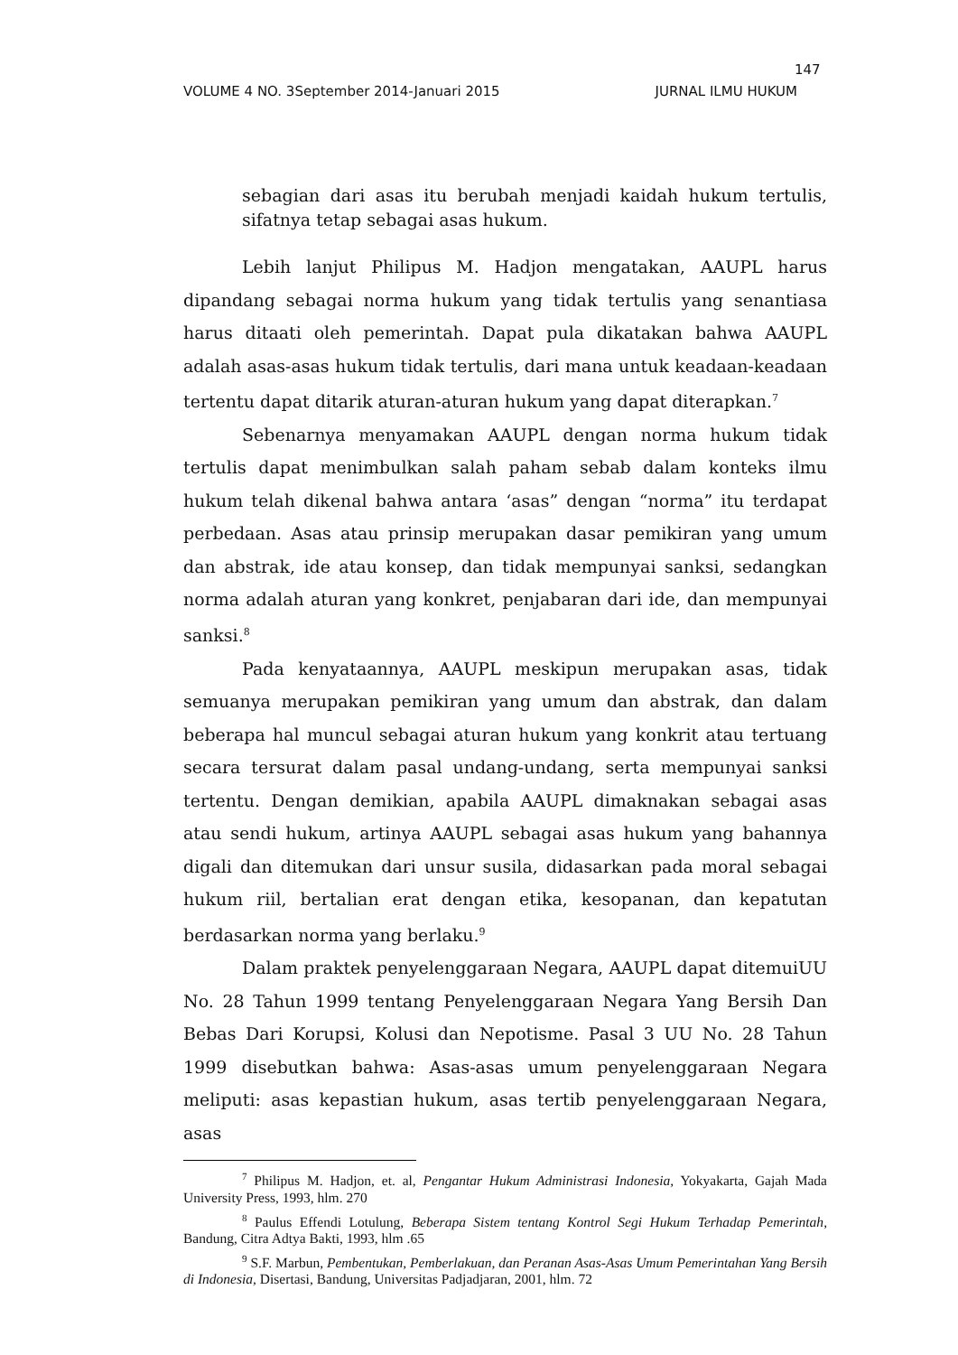147
VOLUME 4 NO. 3September 2014-Januari 2015 JURNAL ILMU HUKUM
sebagian dari asas itu berubah menjadi kaidah hukum tertulis, sifatnya tetap sebagai asas hukum.
Lebih lanjut Philipus M. Hadjon mengatakan, AAUPL harus dipandang sebagai norma hukum yang tidak tertulis yang senantiasa harus ditaati oleh pemerintah. Dapat pula dikatakan bahwa AAUPL adalah asas-asas hukum tidak tertulis, dari mana untuk keadaan-keadaan tertentu dapat ditarik aturan-aturan hukum yang dapat diterapkan.<sup>7</sup>
Sebenarnya menyamakan AAUPL dengan norma hukum tidak tertulis dapat menimbulkan salah paham sebab dalam konteks ilmu hukum telah dikenal bahwa antara ‘asas” dengan “norma” itu terdapat perbedaan. Asas atau prinsip merupakan dasar pemikiran yang umum dan abstrak, ide atau konsep, dan tidak mempunyai sanksi, sedangkan norma adalah aturan yang konkret, penjabaran dari ide, dan mempunyai sanksi.<sup>8</sup>
Pada kenyataannya, AAUPL meskipun merupakan asas, tidak semuanya merupakan pemikiran yang umum dan abstrak, dan dalam beberapa hal muncul sebagai aturan hukum yang konkrit atau tertuang secara tersurat dalam pasal undang-undang, serta mempunyai sanksi tertentu. Dengan demikian, apabila AAUPL dimaknakan sebagai asas atau sendi hukum, artinya AAUPL sebagai asas hukum yang bahannya digali dan ditemukan dari unsur susila, didasarkan pada moral sebagai hukum riil, bertalian erat dengan etika, kesopanan, dan kepatutan berdasarkan norma yang berlaku.<sup>9</sup>
Dalam praktek penyelenggaraan Negara, AAUPL dapat ditemuiUU No. 28 Tahun 1999 tentang Penyelenggaraan Negara Yang Bersih Dan Bebas Dari Korupsi, Kolusi dan Nepotisme. Pasal 3 UU No. 28 Tahun 1999 disebutkan bahwa: Asas-asas umum penyelenggaraan Negara meliputi: asas kepastian hukum, asas tertib penyelenggaraan Negara, asas
<sup>7</sup> Philipus M. Hadjon, et. al, Pengantar Hukum Administrasi Indonesia, Yokyakarta, Gajah Mada University Press, 1993, hlm. 270
<sup>8</sup> Paulus Effendi Lotulung, Beberapa Sistem tentang Kontrol Segi Hukum Terhadap Pemerintah, Bandung, Citra Adtya Bakti, 1993, hlm .65
<sup>9</sup> S.F. Marbun, Pembentukan, Pemberlakuan, dan Peranan Asas-Asas Umum Pemerintahan Yang Bersih di Indonesia, Disertasi, Bandung, Universitas Padjadjaran, 2001, hlm. 72